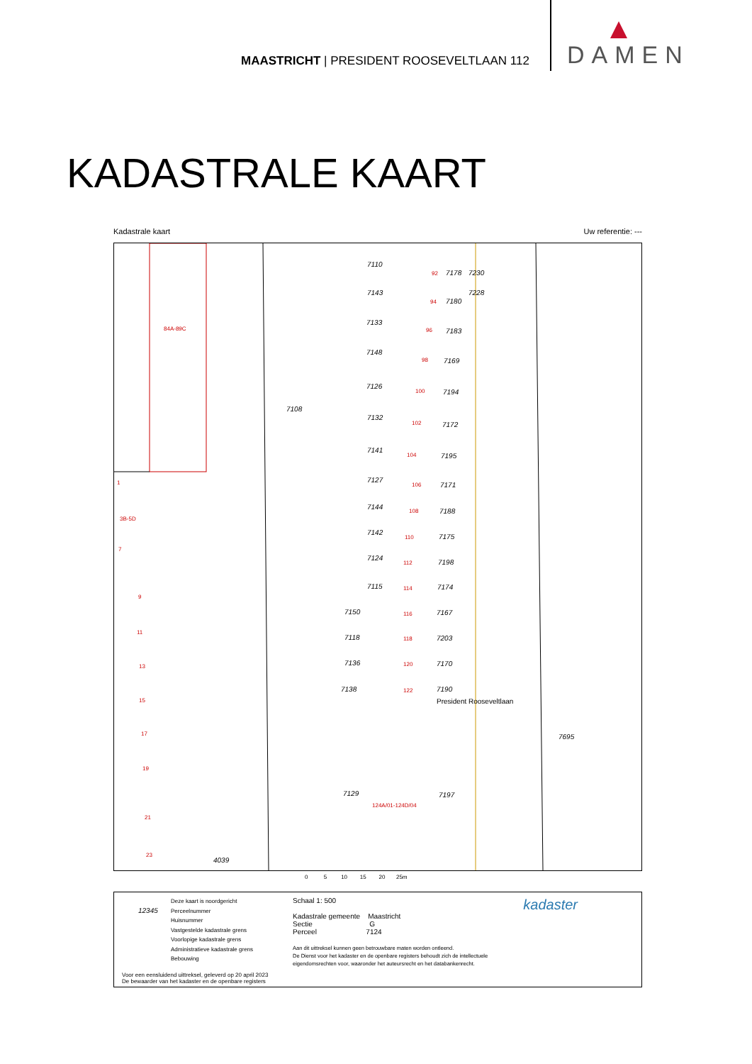MAASTRICHT | PRESIDENT ROOSEVELTLAAN 112
DAMEN
KADASTRALE KAART
Kadastrale kaart Uw referentie: ---
7110
7143
7133
7148
7126
7108
7132
7141
7127
7144
7142
7124
7115
7150
7118
7136
7138
7129
4039
7695
7178 7230
7228
7180
7183
7169
7194
7172
7195
7171
7188
7175
7198
7174
7167
7203
7170
7190
7197
President Rooseveltlaan
84A-89C
1
3B-5D
7
9
11
13
15
17
19
21
23
92
94
96
98
100
102
104
106
108
110
112
114
116
118
120
122
124A/01-124D/04
0 5 10 15 20 25m
12345
Deze kaart is noordgericht
Perceelnummer
Huisnummer
Vastgestelde kadastrale grens
Voorlopige kadastrale grens
Administratieve kadastrale grens
Bebouwing
Schaal 1: 500
Kadastrale gemeente Maastricht
Sectie G
Perceel 7124
Aan dit uittreksel kunnen geen betrouwbare maten worden ontleend.
De Dienst voor het kadaster en de openbare registers behoudt zich de intellectuele
eigendomsrechten voor, waaronder het auteursrecht en het databankenrecht.
Voor een eensluidend uittreksel, geleverd op 20 april 2023
De bewaarder van het kadaster en de openbare registers
kadaster